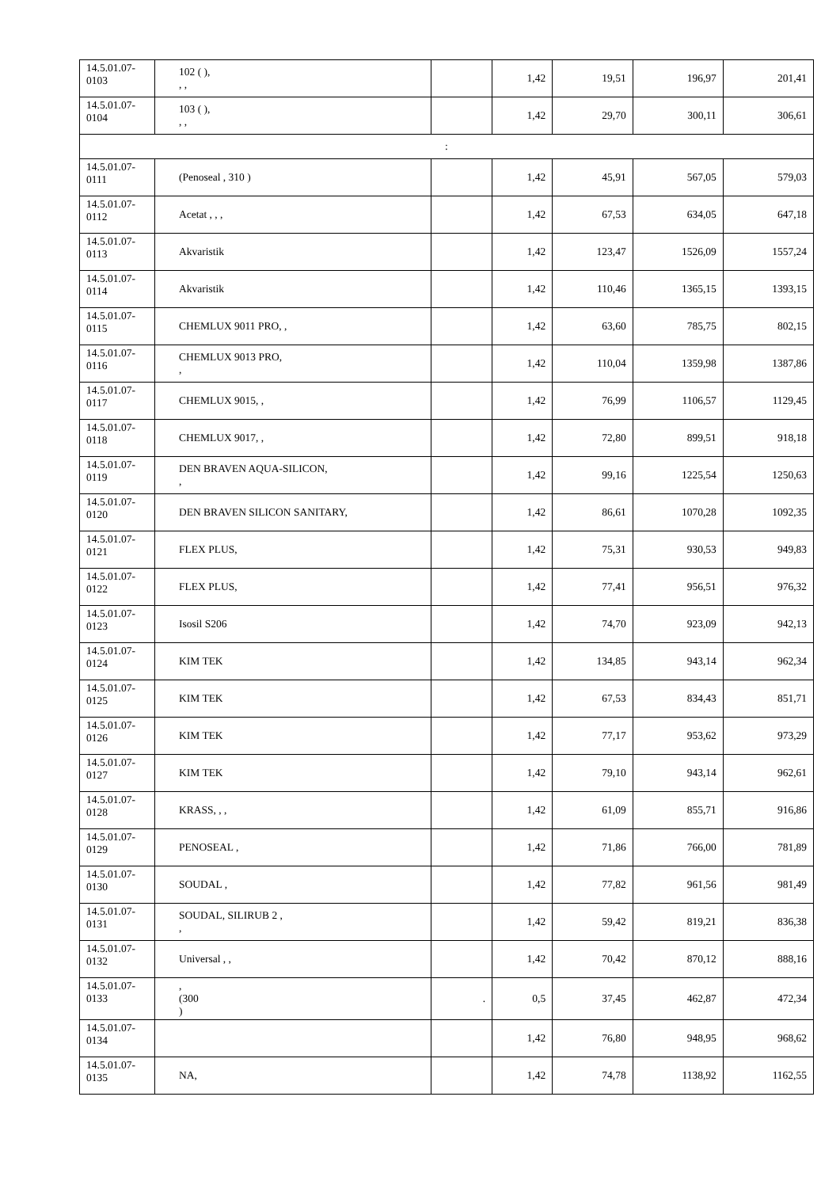| 14.5.01.07- 0103 | 102 ( ), , , | | 1,42 | 19,51 | 196,97 | 201,41 |
| 14.5.01.07- 0104 | 103 ( ), , , | | 1,42 | 29,70 | 300,11 | 306,61 |
| : | | | | | | |
| 14.5.01.07- 0111 | (Penoseal , 310 ) | | 1,42 | 45,91 | 567,05 | 579,03 |
| 14.5.01.07- 0112 | Acetat , , , | | 1,42 | 67,53 | 634,05 | 647,18 |
| 14.5.01.07- 0113 | Akvaristik | | 1,42 | 123,47 | 1526,09 | 1557,24 |
| 14.5.01.07- 0114 | Akvaristik | | 1,42 | 110,46 | 1365,15 | 1393,15 |
| 14.5.01.07- 0115 | CHEMLUX 9011 PRO, , | | 1,42 | 63,60 | 785,75 | 802,15 |
| 14.5.01.07- 0116 | CHEMLUX 9013 PRO, , | | 1,42 | 110,04 | 1359,98 | 1387,86 |
| 14.5.01.07- 0117 | CHEMLUX 9015, , | | 1,42 | 76,99 | 1106,57 | 1129,45 |
| 14.5.01.07- 0118 | CHEMLUX 9017, , | | 1,42 | 72,80 | 899,51 | 918,18 |
| 14.5.01.07- 0119 | DEN BRAVEN AQUA-SILICON, , | | 1,42 | 99,16 | 1225,54 | 1250,63 |
| 14.5.01.07- 0120 | DEN BRAVEN SILICON SANITARY, | | 1,42 | 86,61 | 1070,28 | 1092,35 |
| 14.5.01.07- 0121 | FLEX PLUS, | | 1,42 | 75,31 | 930,53 | 949,83 |
| 14.5.01.07- 0122 | FLEX PLUS, | | 1,42 | 77,41 | 956,51 | 976,32 |
| 14.5.01.07- 0123 | Isosil S206 | | 1,42 | 74,70 | 923,09 | 942,13 |
| 14.5.01.07- 0124 | KIM TEK | | 1,42 | 134,85 | 943,14 | 962,34 |
| 14.5.01.07- 0125 | KIM TEK | | 1,42 | 67,53 | 834,43 | 851,71 |
| 14.5.01.07- 0126 | KIM TEK | | 1,42 | 77,17 | 953,62 | 973,29 |
| 14.5.01.07- 0127 | KIM TEK | | 1,42 | 79,10 | 943,14 | 962,61 |
| 14.5.01.07- 0128 | KRASS, , , | | 1,42 | 61,09 | 855,71 | 916,86 |
| 14.5.01.07- 0129 | PENOSEAL , | | 1,42 | 71,86 | 766,00 | 781,89 |
| 14.5.01.07- 0130 | SOUDAL , | | 1,42 | 77,82 | 961,56 | 981,49 |
| 14.5.01.07- 0131 | SOUDAL, SILIRUB 2 , , | | 1,42 | 59,42 | 819,21 | 836,38 |
| 14.5.01.07- 0132 | Universal , , | | 1,42 | 70,42 | 870,12 | 888,16 |
| 14.5.01.07- 0133 | , (300 ) | . | 0,5 | 37,45 | 462,87 | 472,34 |
| 14.5.01.07- 0134 | | | 1,42 | 76,80 | 948,95 | 968,62 |
| 14.5.01.07- 0135 | NA, | | 1,42 | 74,78 | 1138,92 | 1162,55 |